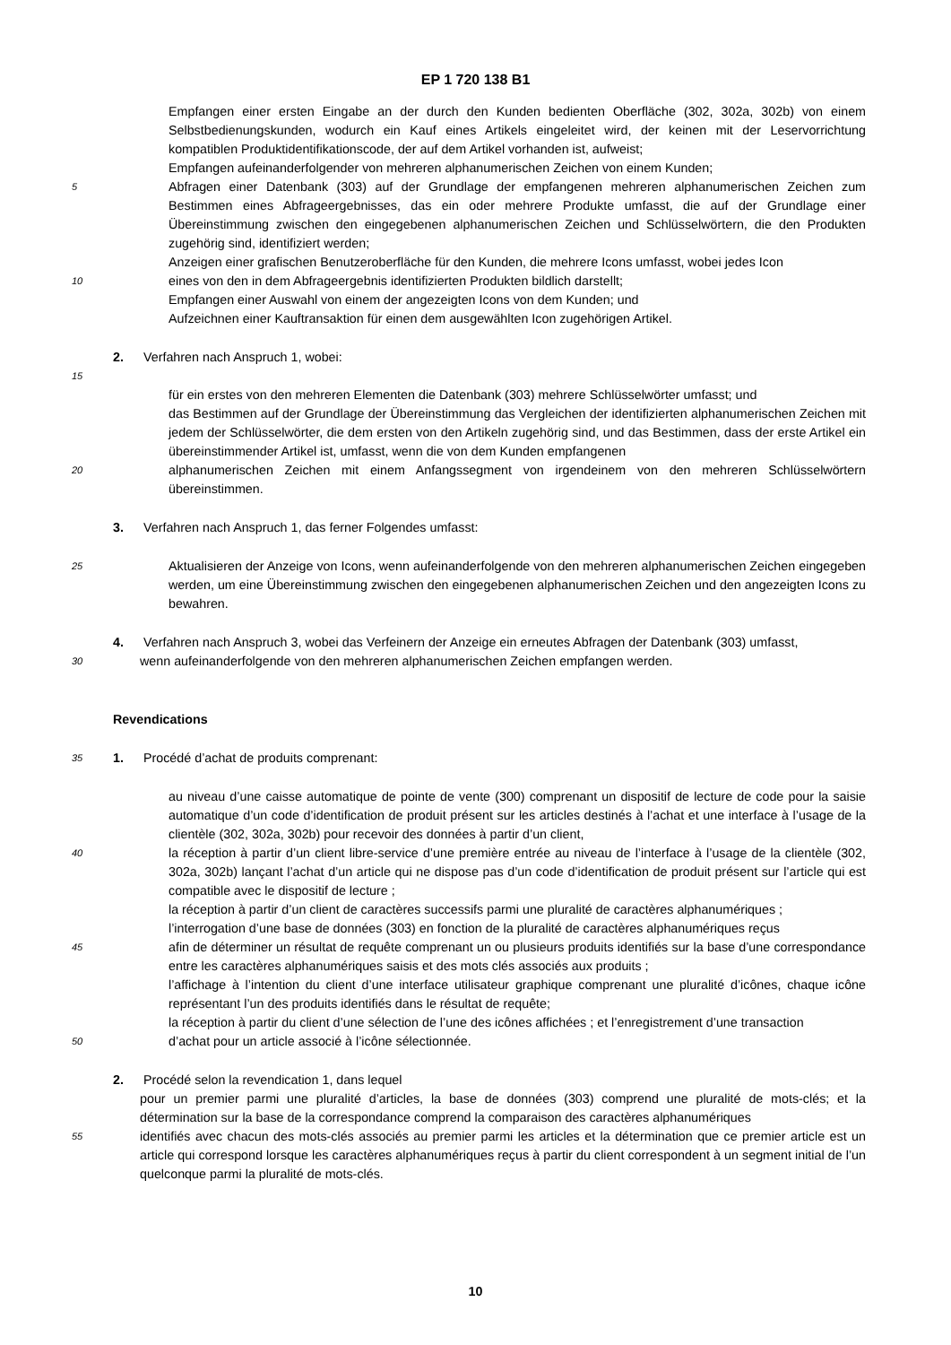EP 1 720 138 B1
Empfangen einer ersten Eingabe an der durch den Kunden bedienten Oberfläche (302, 302a, 302b) von einem Selbstbedienungskunden, wodurch ein Kauf eines Artikels eingeleitet wird, der keinen mit der Leservorrichtung kompatiblen Produktidentifikationscode, der auf dem Artikel vorhanden ist, aufweist;
Empfangen aufeinanderfolgender von mehreren alphanumerischen Zeichen von einem Kunden;
5
Abfragen einer Datenbank (303) auf der Grundlage der empfangenen mehreren alphanumerischen Zeichen zum Bestimmen eines Abfrageergebnisses, das ein oder mehrere Produkte umfasst, die auf der Grundlage einer Übereinstimmung zwischen den eingegebenen alphanumerischen Zeichen und Schlüsselwörtern, die den Produkten zugehörig sind, identifiziert werden;
Anzeigen einer grafischen Benutzeroberfläche für den Kunden, die mehrere Icons umfasst, wobei jedes Icon
10
eines von den in dem Abfrageergebnis identifizierten Produkten bildlich darstellt;
Empfangen einer Auswahl von einem der angezeigten Icons von dem Kunden; und
Aufzeichnen einer Kauftransaktion für einen dem ausgewählten Icon zugehörigen Artikel.
2. Verfahren nach Anspruch 1, wobei:
15
für ein erstes von den mehreren Elementen die Datenbank (303) mehrere Schlüsselwörter umfasst; und
das Bestimmen auf der Grundlage der Übereinstimmung das Vergleichen der identifizierten alphanumerischen Zeichen mit jedem der Schlüsselwörter, die dem ersten von den Artikeln zugehörig sind, und das Bestimmen, dass der erste Artikel ein übereinstimmender Artikel ist, umfasst, wenn die von dem Kunden empfangenen
20
alphanumerischen Zeichen mit einem Anfangssegment von irgendeinem von den mehreren Schlüsselwörtern übereinstimmen.
3. Verfahren nach Anspruch 1, das ferner Folgendes umfasst:
25
Aktualisieren der Anzeige von Icons, wenn aufeinanderfolgende von den mehreren alphanumerischen Zeichen eingegeben werden, um eine Übereinstimmung zwischen den eingegebenen alphanumerischen Zeichen und den angezeigten Icons zu bewahren.
4. Verfahren nach Anspruch 3, wobei das Verfeinern der Anzeige ein erneutes Abfragen der Datenbank (303) umfasst,
30
wenn aufeinanderfolgende von den mehreren alphanumerischen Zeichen empfangen werden.
Revendications
35
1. Procédé d’achat de produits comprenant:
au niveau d’une caisse automatique de pointe de vente (300) comprenant un dispositif de lecture de code pour la saisie automatique d’un code d’identification de produit présent sur les articles destinés à l’achat et une interface à l’usage de la clientèle (302, 302a, 302b) pour recevoir des données à partir d’un client,
40
la réception à partir d’un client libre-service d’une première entrée au niveau de l’interface à l’usage de la clientèle (302, 302a, 302b) lançant l’achat d’un article qui ne dispose pas d’un code d’identification de produit présent sur l’article qui est compatible avec le dispositif de lecture ;
la réception à partir d’un client de caractères successifs parmi une pluralité de caractères alphanumériques ;
l’interrogation d’une base de données (303) en fonction de la pluralité de caractères alphanumériques reçus
45
afin de déterminer un résultat de requête comprenant un ou plusieurs produits identifiés sur la base d’une correspondance entre les caractères alphanumériques saisis et des mots clés associés aux produits ;
l’affichage à l’intention du client d’une interface utilisateur graphique comprenant une pluralité d’icônes, chaque icône représentant l’un des produits identifiés dans le résultat de requête;
la réception à partir du client d’une sélection de l’une des icônes affichées ; et l’enregistrement d’une transaction
50
d’achat pour un article associé à l’icône sélectionnée.
2. Procédé selon la revendication 1, dans lequel
pour un premier parmi une pluralité d’articles, la base de données (303) comprend une pluralité de mots-clés; et la détermination sur la base de la correspondance comprend la comparaison des caractères alphanumériques
55
identifiés avec chacun des mots-clés associés au premier parmi les articles et la détermination que ce premier article est un article qui correspond lorsque les caractères alphanumériques reçus à partir du client correspondent à un segment initial de l’un quelconque parmi la pluralité de mots-clés.
10